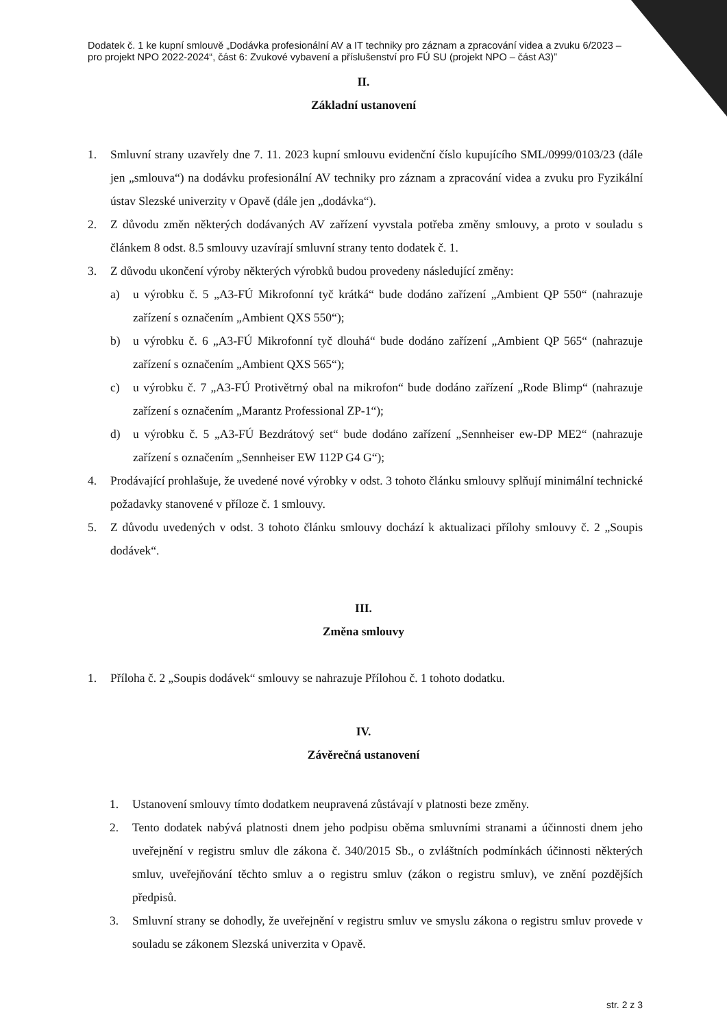Dodatek č. 1 ke kupní smlouvě „Dodávka profesionální AV a IT techniky pro záznam a zpracování videa a zvuku 6/2023 – pro projekt NPO 2022-2024“, část 6: Zvukové vybavení a příslušenství pro FÚ SU (projekt NPO – část A3)”
II.
Základní ustanovení
1. Smluvní strany uzavřely dne 7. 11. 2023 kupní smlouvu evidenční číslo kupujícího SML/0999/0103/23 (dále jen „smlouva“) na dodávku profesionální AV techniky pro záznam a zpracování videa a zvuku pro Fyzikální ústav Slezské univerzity v Opavě (dále jen „dodávka“).
2. Z důvodu změn některých dodávaných AV zařízení vyvstala potřeba změny smlouvy, a proto v souladu s článkem 8 odst. 8.5 smlouvy uzavírají smluvní strany tento dodatek č. 1.
3. Z důvodu ukončení výroby některých výrobků budou provedeny následující změny:
a) u výrobku č. 5 „A3-FÚ Mikrofonní tyč krátká“ bude dodáno zařízení „Ambient QP 550“ (nahrazuje zařízení s označením „Ambient QXS 550“);
b) u výrobku č. 6 „A3-FÚ Mikrofonní tyč dlouhá“ bude dodáno zařízení „Ambient QP 565“ (nahrazuje zařízení s označením „Ambient QXS 565“);
c) u výrobku č. 7 „A3-FÚ Protivětrný obal na mikrofon“ bude dodáno zařízení „Rode Blimp“ (nahrazuje zařízení s označením „Marantz Professional ZP-1“);
d) u výrobku č. 5 „A3-FÚ Bezdrátový set“ bude dodáno zařízení „Sennheiser ew-DP ME2“ (nahrazuje zařízení s označením „Sennheiser EW 112P G4 G“);
4. Prodávající prohlašuje, že uvedené nové výrobky v odst. 3 tohoto článku smlouvy splňují minimální technické požadavky stanovené v příloze č. 1 smlouvy.
5. Z důvodu uvedených v odst. 3 tohoto článku smlouvy dochází k aktualizaci přílohy smlouvy č. 2 „Soupis dodávek“.
III.
Změna smlouvy
1. Příloha č. 2 „Soupis dodávek“ smlouvy se nahrazuje Přílohou č. 1 tohoto dodatku.
IV.
Závěrečná ustanovení
1. Ustanovení smlouvy tímto dodatkem neupravená zůstávají v platnosti beze změny.
2. Tento dodatek nabývá platnosti dnem jeho podpisu oběma smluvními stranami a účinnosti dnem jeho uveřejnění v registru smluv dle zákona č. 340/2015 Sb., o zvláštních podmínkách účinnosti některých smluv, uveřejňování těchto smluv a o registru smluv (zákon o registru smluv), ve znění pozdějších předpisů.
3. Smluvní strany se dohodly, že uveřejnění v registru smluv ve smyslu zákona o registru smluv provede v souladu se zákonem Slezská univerzita v Opavě.
str. 2 z 3